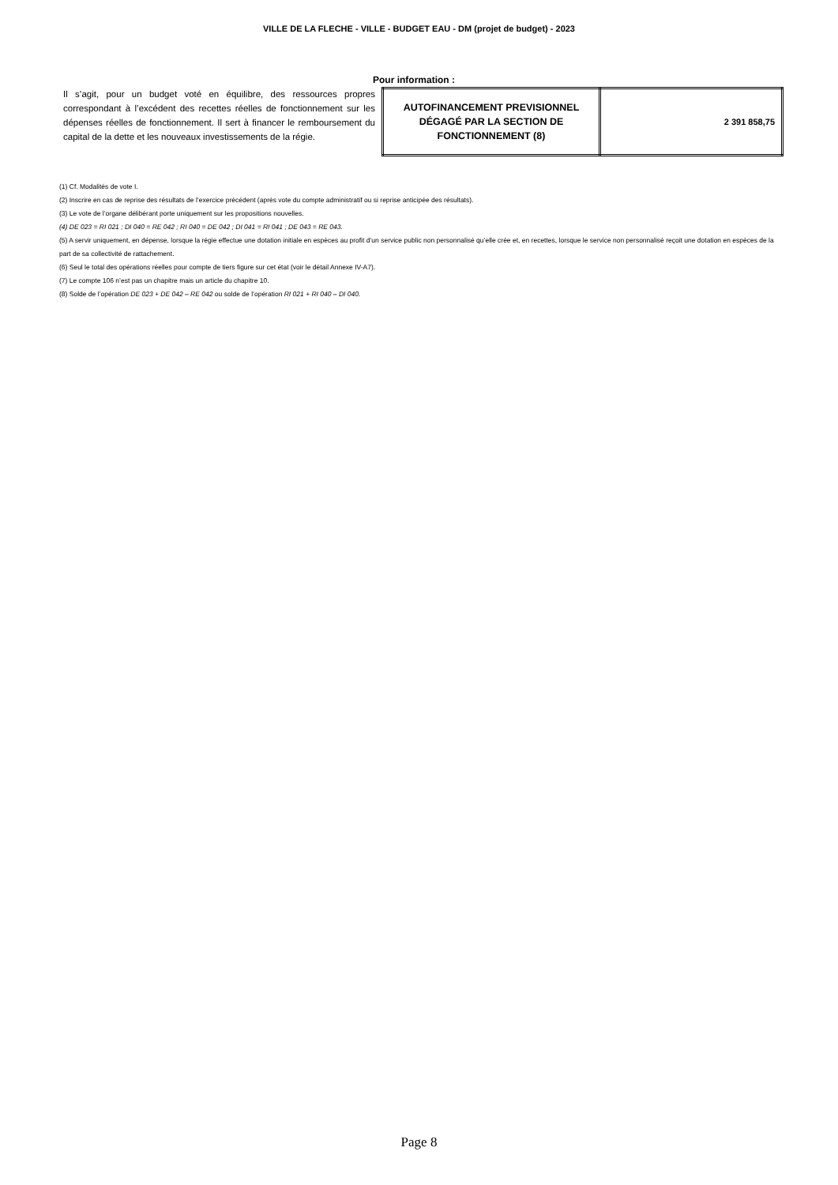VILLE DE LA FLECHE - VILLE - BUDGET EAU - DM (projet de budget) - 2023
Pour information :
Il s’agit, pour un budget voté en équilibre, des ressources propres correspondant à l’excédent des recettes réelles de fonctionnement sur les dépenses réelles de fonctionnement. Il sert à financer le remboursement du capital de la dette et les nouveaux investissements de la régie.
| AUTOFINANCEMENT PREVISIONNEL DÉGAGÉ PAR LA SECTION DE FONCTIONNEMENT (8) | 2 391 858,75 |
(1) Cf. Modalités de vote I.
(2) Inscrire en cas de reprise des résultats de l’exercice précédent (après vote du compte administratif ou si reprise anticipée des résultats).
(3) Le vote de l’organe délibérant porte uniquement sur les propositions nouvelles.
(4) DE 023 = RI 021 ; DI 040 = RE 042 ; RI 040 = DE 042 ; DI 041 = RI 041 ; DE 043 = RE 043.
(5) A servir uniquement, en dépense, lorsque la régie effectue une dotation initiale en espèces au profit d’un service public non personnalisé qu’elle crée et, en recettes, lorsque le service non personnalisé reçoit une dotation en espèces de la part de sa collectivité de rattachement.
(6) Seul le total des opérations réelles pour compte de tiers figure sur cet état (voir le détail Annexe IV-A7).
(7) Le compte 106 n’est pas un chapitre mais un article du chapitre 10.
(8) Solde de l’opération DE 023 + DE 042 – RE 042 ou solde de l’opération RI 021 + RI 040 – DI 040.
Page 8